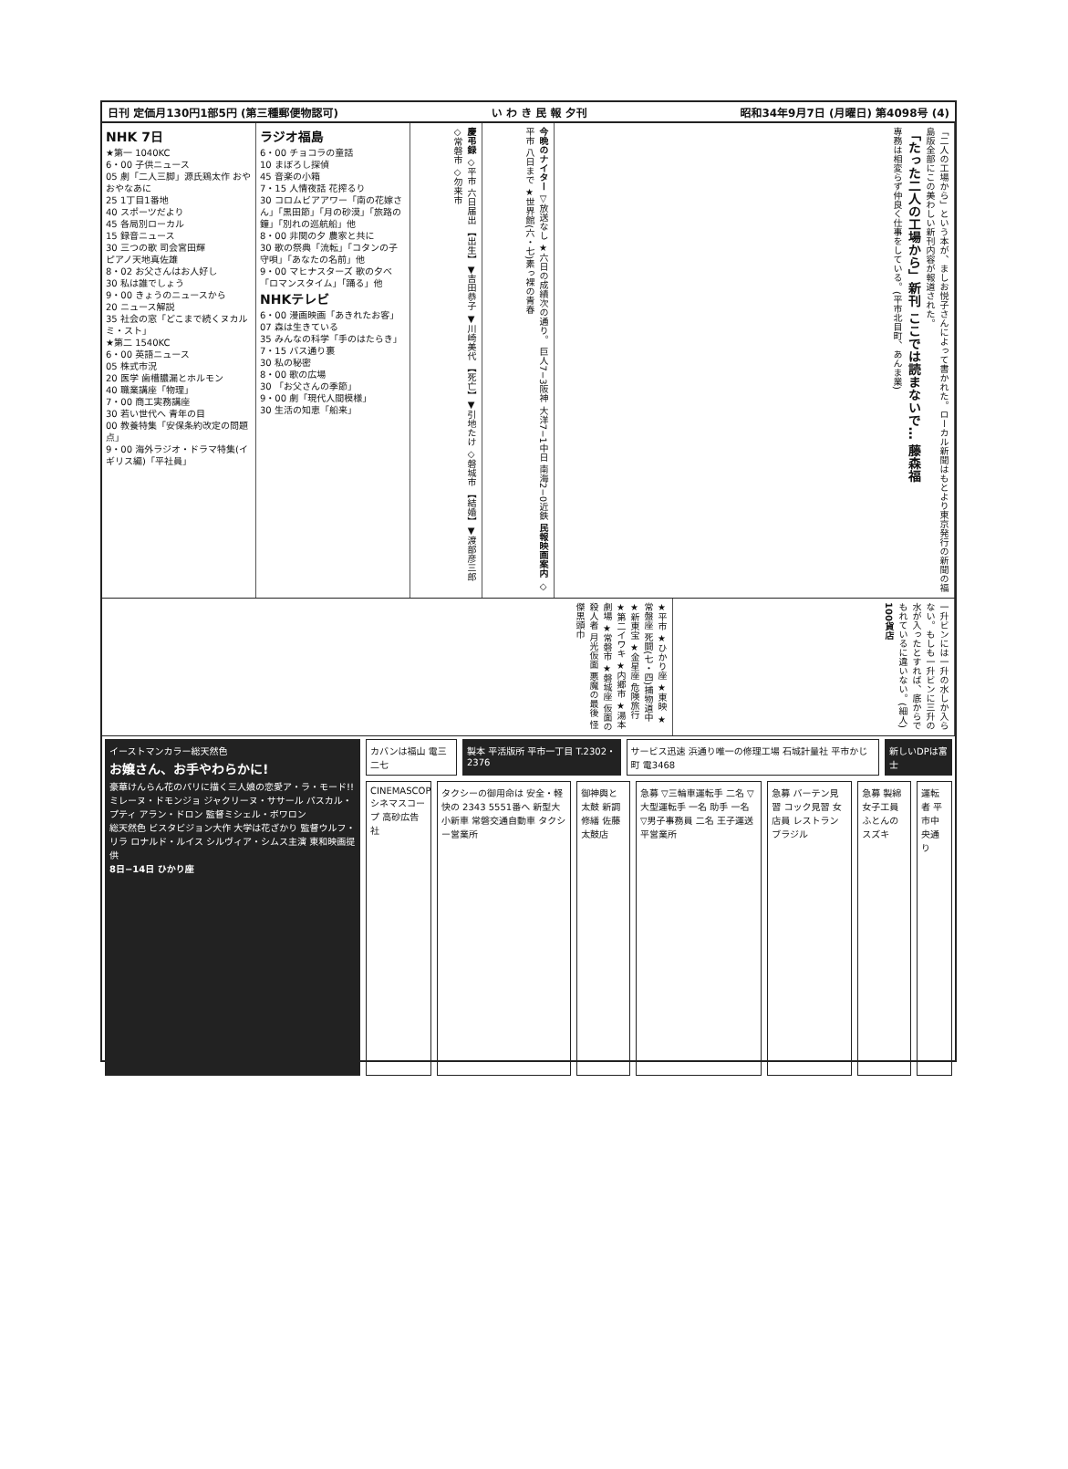日刊 定価月130円1部5円 (第三種郵便物認可) い わ き 民 報 夕刊 昭和34年9月7日 (月曜日) 第4098号 (4)
NHK 7日
★第一 1040KC
6・00 子供ニュース
05 劇「二人三脚」源氏鶏太作 おやおやなあに
25 1丁目1番地
40 スポーツだより
45 各局別ローカル
15 録音ニュース
30 三つの歌 司会宮田輝
ピアノ天地真佐雄
8・02 お父さんはお人好し
30 私は誰でしょう
9・00 きょうのニュースから
20 ニュース解説
35 社会の窓「どこまで続くヌカルミ・スト」
★第二 1540KC
6・00 英語ニュース
05 株式市況
20 医学 歯槽膿漏とホルモン
40 職業講座「物理」
7・00 商工実務講座
30 若い世代へ 青年の目
00 教養特集「安保条約改定の問題点」
9・00 海外ラジオ・ドラマ特集(イギリス編)「平社員」
ラジオ福島
6・00 チョコラの童話
10 まぼろし探偵
45 音楽の小箱
7・15 人情夜話 花搾るり
30 コロムビアアワー「南の花嫁さん」「黒田節」「月の砂漠」「旅路の鐘」「別れの巡航船」他
8・00 非関の夕 農家と共に
30 歌の祭典「流転」「コタンの子守唄」「あなたの名前」他
9・00 マヒナスターズ 歌の夕べ「ロマンスタイム」「踊る」他
NHKテレビ
6・00 漫画映画「あきれたお客」
07 森は生きている
35 みんなの科学「手のはたらき」
7・15 バス通り裏
30 私の秘密
8・00 歌の広場
30 「お父さんの季節」
9・00 劇「現代人間模様」
30 生活の知恵「船来」
慶弔録 ◇平市 六日届出 【出生】▼吉田恭子 ▼川崎美代 【死亡】▼引地たけ ◇磐城市 【結婚】▼渡部彦三郎 ◇常磐市 ◇勿来市
今晩のナイター ▽放送なし ★六日の成績次の通り。 巨人7−3阪神 大洋7−1中日 南海2−0近鉄 民報映画案内 ◇平市 八日まで ★世界館(六・七)素っ裸の青春
「二人の工場から」という本が、ましお悦子さんによって書かれた。ローカル新聞はもとより東京発行の新聞の福島版全部にこの美わしい新刊内容が報道された。
「たった二人の工場から」新刊 ここでは読まないで… 藤森福
専務は相変らず仲良く仕事をしている。(平市北目町、あんま業)
★平市 ★ひかり座 ★東映 ★常盤座 死闘(七・四)捕物道中 ★新東宝 ★金星座 危険旅行 ★第二イワキ ★内郷市 ★湯本劇場 ★常磐市 ★磐城座 仮面の殺人者 月光仮面 悪魔の最後 怪傑黒頭巾
一升ビンには一升の水しか入らない。もしも一升ビンに三升の水が入ったとすれば、底からでもれているに違いない。(細人) 100貨店
イーストマンカラー総天然色
お嬢さん、お手やわらかに!
豪華けんらん花のパリに描く三人娘の恋愛ア・ラ・モード!! ミレーヌ・ドモンジョ ジャクリーヌ・ササール パスカル・プティ アラン・ドロン 監督ミシェル・ボワロン
総天然色 ビスタビジョン大作 大学は花ざかり 監督ウルフ・リラ ロナルド・ルイス シルヴィア・シムス主演 東和映画提供
8日−14日 ひかり座
カバンは福山 電三二七 製本 平活版所 平市一丁目 T.2302・2376
サービス迅速 浜通り唯一の修理工場 石城計量社 平市かじ町 電3468
新しいDPは富士
CINEMASCOPE シネマスコープ 高砂広告社
タクシーの御用命は 安全・軽快の 2343 5551番へ 新型大小新車 常磐交通自動車 タクシー営業所
御神輿と太鼓 新調修繕 佐藤太鼓店 急募 ▽三輪車運転手 二名 ▽大型運転手 一名 助手 一名 ▽男子事務員 二名 王子運送平営業所
急募 バーテン見習 コック見習 女店員 レストラン ブラジル
急募 製綿女子工員 ふとんのスズキ 運転者 平市中央通り